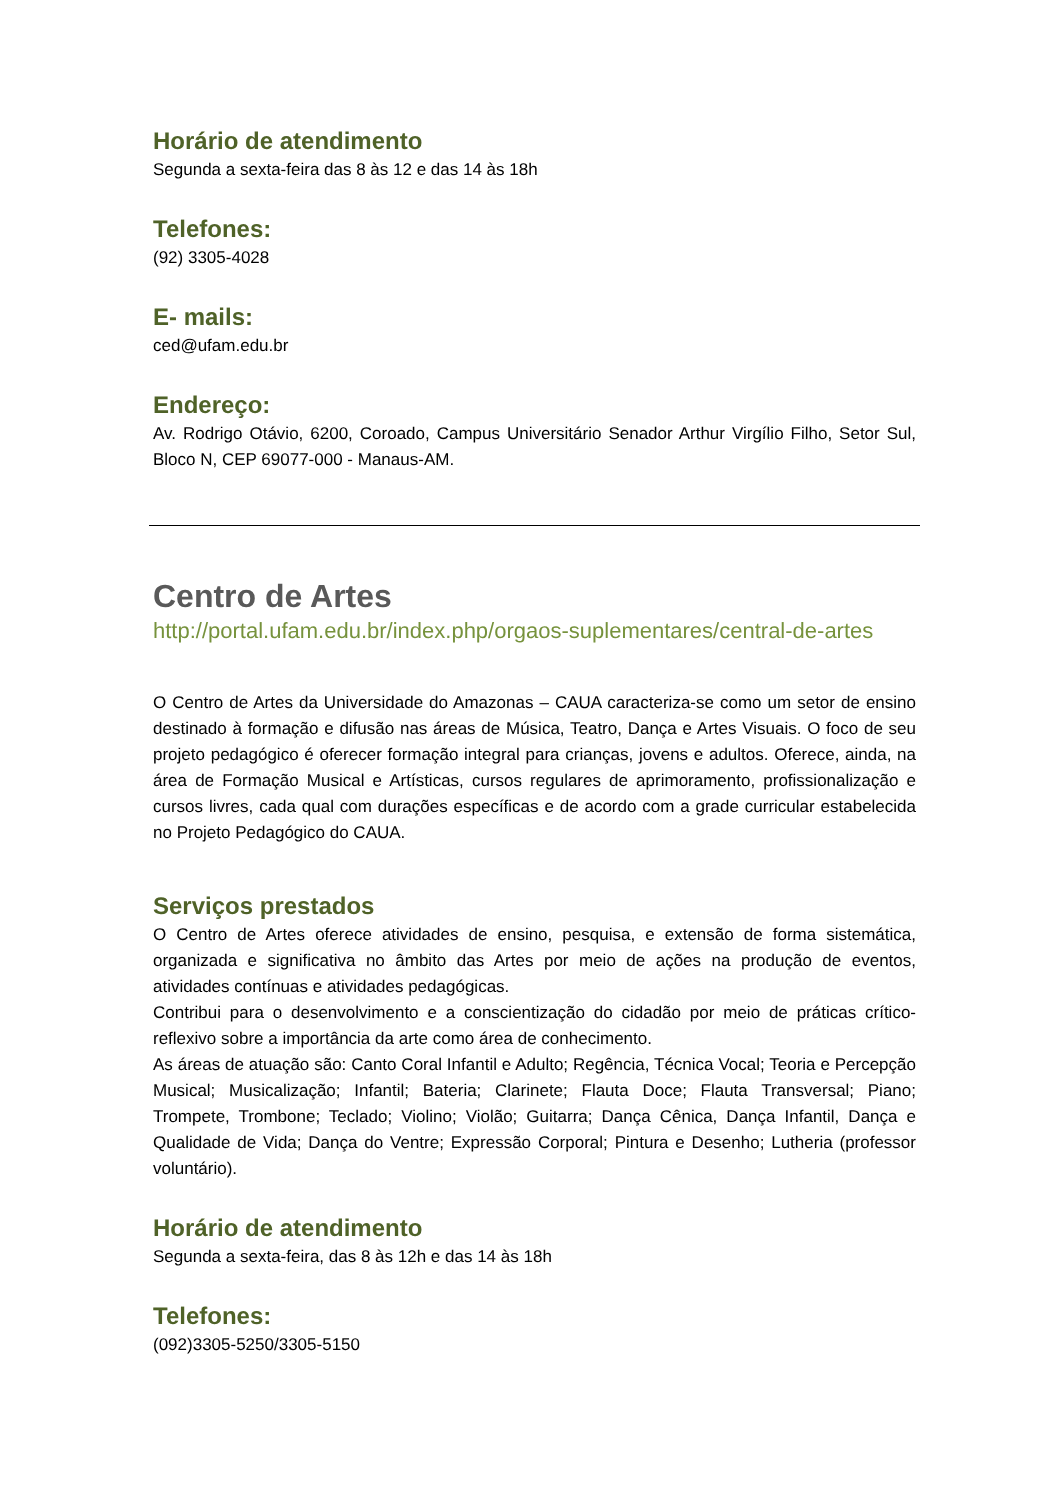Horário de atendimento
Segunda a sexta-feira das 8 às 12 e das 14 às 18h
Telefones:
(92) 3305-4028
E- mails:
ced@ufam.edu.br
Endereço:
Av. Rodrigo Otávio, 6200, Coroado, Campus Universitário Senador Arthur Virgílio Filho, Setor Sul, Bloco N, CEP 69077-000 - Manaus-AM.
Centro de Artes
http://portal.ufam.edu.br/index.php/orgaos-suplementares/central-de-artes
O Centro de Artes da Universidade do Amazonas – CAUA caracteriza-se como um setor de ensino destinado à formação e difusão nas áreas de Música, Teatro, Dança e Artes Visuais. O foco de seu projeto pedagógico é oferecer formação integral para crianças, jovens e adultos. Oferece, ainda, na área de Formação Musical e Artísticas, cursos regulares de aprimoramento, profissionalização e cursos livres, cada qual com durações específicas e de acordo com a grade curricular estabelecida no Projeto Pedagógico do CAUA.
Serviços prestados
O Centro de Artes oferece atividades de ensino, pesquisa, e extensão de forma sistemática, organizada e significativa no âmbito das Artes por meio de ações na produção de eventos, atividades contínuas e atividades pedagógicas.
Contribui para o desenvolvimento e a conscientização do cidadão por meio de práticas crítico-reflexivo sobre a importância da arte como área de conhecimento.
As áreas de atuação são: Canto Coral Infantil e Adulto; Regência, Técnica Vocal; Teoria e Percepção Musical; Musicalização; Infantil; Bateria; Clarinete; Flauta Doce; Flauta Transversal; Piano; Trompete, Trombone; Teclado; Violino; Violão; Guitarra; Dança Cênica, Dança Infantil, Dança e Qualidade de Vida; Dança do Ventre; Expressão Corporal; Pintura e Desenho; Lutheria (professor voluntário).
Horário de atendimento
Segunda a sexta-feira, das 8 às 12h e das 14 às 18h
Telefones:
(092)3305-5250/3305-5150